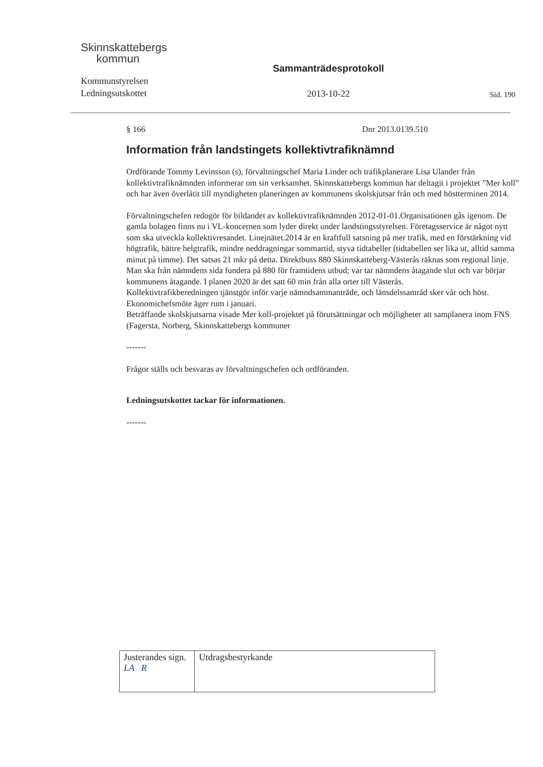Skinnskattebergs
kommun
Kommunstyrelsen
Ledningsutskottet
Sammanträdesprotokoll
2013-10-22
Sid. 190
§ 166 Dnr 2013.0139.510
Information från landstingets kollektivtrafiknämnd
Ordförande Tommy Levinsson (s), förvaltningschef Maria Linder och trafikplanerare Lisa Ulander från kollektivtrafiknämnden informerar om sin verksamhet. Skinnskattebergs kommun har deltagit i projektet ”Mer koll” och har även överlåtit till myndigheten planeringen av kommunens skolskjutsar från och med höstterminen 2014.
Förvaltningschefen redogör för bildandet av kollektivtrafiknämnden 2012-01-01.Organisationen gås igenom. De gamla bolagen finns nu i VL-koncernen som lyder direkt under landstingsstyrelsen. Företagsservice är något nytt som ska utveckla kollektivresandet. Linejnätet.2014 är en kraftfull satsning på mer trafik, med en förstärkning vid högtrafik, bättre helgtrafik, mindre neddragningar sommartid, styva tidtabeller (tidtabellen ser lika ut, alltid samma minut på timme). Det satsas 21 mkr på detta. Direktbuss 880 Skinnskatteberg-Västerås räknas som regional linje. Man ska från nämndens sida fundera på 880 för framtidens utbud; var tar nämndens åtagande slut och var börjar kommunens åtagande. I planen 2020 är det satt 60 min från alla orter till Västerås.
Kollektivtrafikberedningen tjänstgör inför varje nämndsammanträde, och länsdelssamråd sker vår och höst. Ekonomichefsmöte äger rum i januari.
Beträffande skolskjutsarna visade Mer koll-projektet på förutsättningar och möjligheter att samplanera inom FNS (Fagersta, Norberg, Skinnskattebergs kommuner
-------
Frågor ställs och besvaras av förvaltningschefen och ordföranden.
Ledningsutskottet tackar för informationen.
-------
| Justerandes sign. LA R | Utdragsbestyrkande |